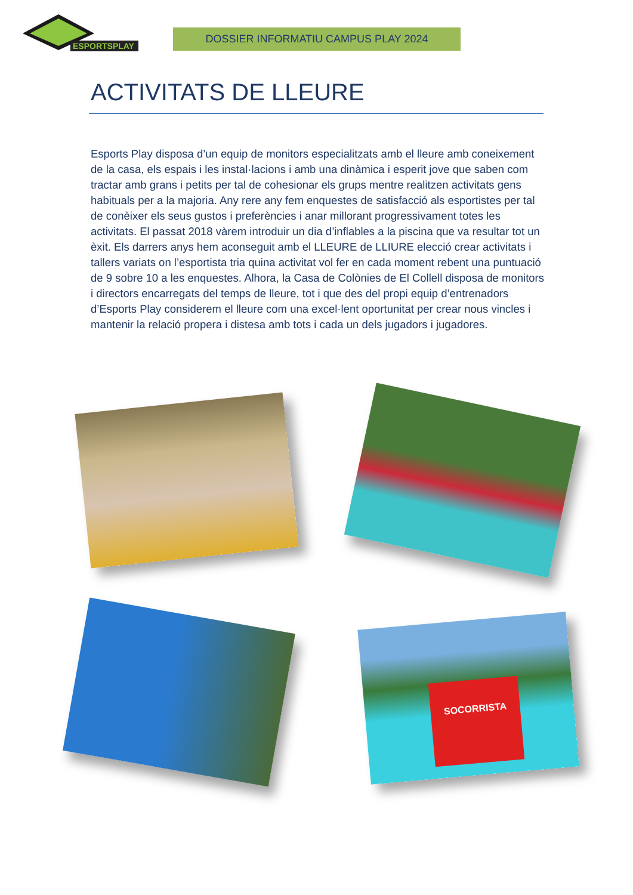ESPORTSPLAY
DOSSIER INFORMATIU CAMPUS PLAY 2024
ACTIVITATS DE LLEURE
Esports Play disposa d’un equip de monitors especialitzats amb el lleure amb coneixement de la casa, els espais i les instal·lacions i amb una dinàmica i esperit jove que saben com tractar amb grans i petits per tal de cohesionar els grups mentre realitzen activitats gens habituals per a la majoria. Any rere any fem enquestes de satisfacció als esportistes per tal de conèixer els seus gustos i preferències i anar millorant progressivament totes les activitats. El passat 2018 vàrem introduir un dia d’inflables a la piscina que va resultar tot un èxit. Els darrers anys hem aconseguit amb el LLEURE de LLIURE elecció crear activitats i tallers variats on l’esportista tria quina activitat vol fer en cada moment rebent una puntuació de 9 sobre 10 a les enquestes. Alhora, la Casa de Colònies de El Collell disposa de monitors i directors encarregats del temps de lleure, tot i que des del propi equip d’entrenadors d’Esports Play considerem el lleure com una excel·lent oportunitat per crear nous vincles i mantenir la relació propera i distesa amb tots i cada un dels jugadors i jugadores.
SOCORRISTA